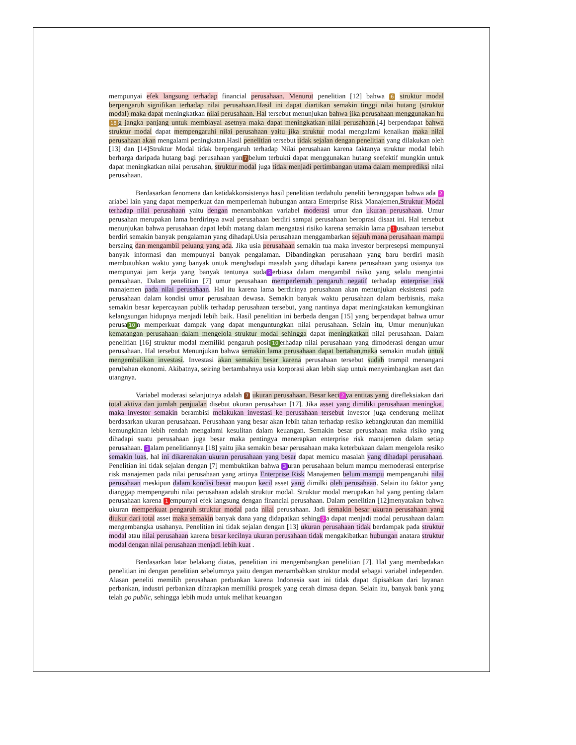mempunyai efek langsung terhadap financial perusahaan. Menurut penelitian [12] bahwa 6 struktur modal berpengaruh signifikan terhadap nilai perusahaan.Hasil ini dapat diartikan semakin tinggi nilai hutang (struktur modal) maka dapat meningkatkan nilai perusahaan. Hal tersebut menunjukan bahwa jika perusahaan menggunakan hu 18 g jangka panjang untuk membiayai asetnya maka dapat meningkatkan nilai perusahaan.[4] berpendapat bahwa struktur modal dapat mempengaruhi nilai perusahaan yaitu jika struktur modal mengalami kenaikan maka nilai perusahaan akan mengalami peningkatan.Hasil penelitian tersebut tidak sejalan dengan penelitian yang dilakukan oleh [13] dan [14]Struktur Modal tidak berpengaruh terhadap Nilai perusahaan karena faktanya struktur modal lebih berharga daripada hutang bagi perusahaan yan 7 belum terbukti dapat menggunakan hutang seefektif mungkin untuk dapat meningkatkan nilai perusahan, struktur modal juga tidak menjadi pertimbangan utama dalam memprediksi nilai perusahaan.
Berdasarkan fenomena dan ketidakkonsistenya hasil penelitian terdahulu peneliti beranggapan bahwa ada 2 ariabel lain yang dapat memperkuat dan memperlemah hubungan antara Enterprise Risk Manajemen,Struktur Modal terhadap nilai perusahaan yaitu dengan menambahkan variabel moderasi umur dan ukuran perusahaan. Umur perusahan merupakan lama berdirinya awal perusahaan berdiri sampai perusahaan beroprasi disaat ini. Hal tersebut menunjukan bahwa perusahaan dapat lebih matang dalam mengatasi risiko karena semakin lama p 1 usahaan tersebut berdiri semakin banyak pengalaman yang dihadapi.Usia perusahaan menggambarkan sejauh mana perusahaan mampu bersaing dan mengambil peluang yang ada. Jika usia perusahaan semakin tua maka investor berpresepsi mempunyai banyak informasi dan mempunyai banyak pengalaman. Dibandingkan perusahaan yang baru berdiri masih membutuhkan waktu yang banyak untuk menghadapi masalah yang dihadapi karena perusahaan yang usianya tua mempunyai jam kerja yang banyak tentunya suda 3 erbiasa dalam mengambil risiko yang selalu mengintai perusahaan. Dalam penelitian [7] umur perusahaan memperlemah pengaruh negatif terhadap enterprise risk manajemen pada nilai perusahaan. Hal itu karena lama berdirinya perusahaan akan menunjukan eksistensi pada perusahaan dalam kondisi umur perusahaan dewasa. Semakin banyak waktu perusahaan dalam berbisnis, maka semakin besar kepercayaan publik terhadap perusahaan tersebut, yang nantinya dapat meningkatakan kemungkinan kelangsungan hidupnya menjadi lebih baik. Hasil penelitian ini berbeda dengan [15] yang berpendapat bahwa umur perusa 10 n memperkuat dampak yang dapat menguntungkan nilai perusahaan. Selain itu, Umur menunjukan kematangan perusahaan dalam mengelola struktur modal sehingga dapat meningkatkan nilai perusahaan. Dalam penelitian [16] struktur modal memiliki pengaruh posit 10 erhadap nilai perusahaan yang dimoderasi dengan umur perusahaan. Hal tersebut Menunjukan bahwa semakin lama perusahaan dapat bertahan,maka semakin mudah untuk mengembalikan investasi. Investasi akan semakin besar karena perusahaan tersebut sudah trampil menangani perubahan ekonomi. Akibatnya, seiring bertambahnya usia korporasi akan lebih siap untuk menyeimbangkan aset dan utangnya.
Variabel moderasi selanjutnya adalah 7 ukuran perusahaan. Besar keci 2 ya entitas yang direfleksiakan dari total aktiva dan jumlah penjualan disebut ukuran perusahaan [17]. Jika asset yang dimiliki perusahaan meningkat, maka investor semakin berambisi melakukan investasi ke perusahaan tersebut investor juga cenderung melihat berdasarkan ukuran perusahaan. Perusahaan yang besar akan lebih tahan terhadap resiko kebangkrutan dan memiliki kemungkinan lebih rendah mengalami kesulitan dalam keuangan. Semakin besar perusahaan maka risiko yang dihadapi suatu perusahaan juga besar maka pentingya menerapkan enterprise risk manajemen dalam setiap perusahaan. 3 alam penelitiannya [18] yaitu jika semakin besar perusahaan maka keterbukaan dalam mengelola resiko semakin luas, hal ini dikarenakan ukuran perusahaan yang besar dapat memicu masalah yang dihadapi perusahaan. Penelitian ini tidak sejalan dengan [7] membuktikan bahwa 3 uran perusahaan belum mampu memoderasi enterprise risk manajemen pada nilai perusahaan yang artinya Enterprise Risk Manajemen belum mampu mempengaruhi nilai perusahaan meskipun dalam kondisi besar maupun kecil asset yang dimilki oleh perusahaan. Selain itu faktor yang dianggap mempengaruhi nilai perusahaan adalah struktur modal. Struktur modal merupakan hal yang penting dalam perusahaan karena 1 empunyai efek langsung dengan financial perusahaan. Dalam penelitian [12]menyatakan bahwa ukuran memperkuat pengaruh struktur modal pada nilai perusahaan. Jadi semakin besar ukuran perusahaan yang diukur dari total asset maka semakin banyak dana yang didapatkan sehing 2 a dapat menjadi modal perusahaan dalam mengembangka usahanya. Penelitian ini tidak sejalan dengan [13] ukuran perusahaan tidak berdampak pada struktur modal atau nilai perusahaan karena besar kecilnya ukuran perusahaan tidak mengakibatkan hubungan anatara struktur modal dengan nilai perusahaan menjadi lebih kuat .
Berdasarkan latar belakang diatas, penelitian ini mengembangkan penelitian [7]. Hal yang membedakan penelitian ini dengan penelitian sebelumnya yaitu dengan menambahkan struktur modal sebagai variabel independen. Alasan peneliti memilih perusahaan perbankan karena Indonesia saat ini tidak dapat dipisahkan dari layanan perbankan, industri perbankan diharapkan memiliki prospek yang cerah dimasa depan. Selain itu, banyak bank yang telah go public, sehingga lebih muda untuk melihat keuangan